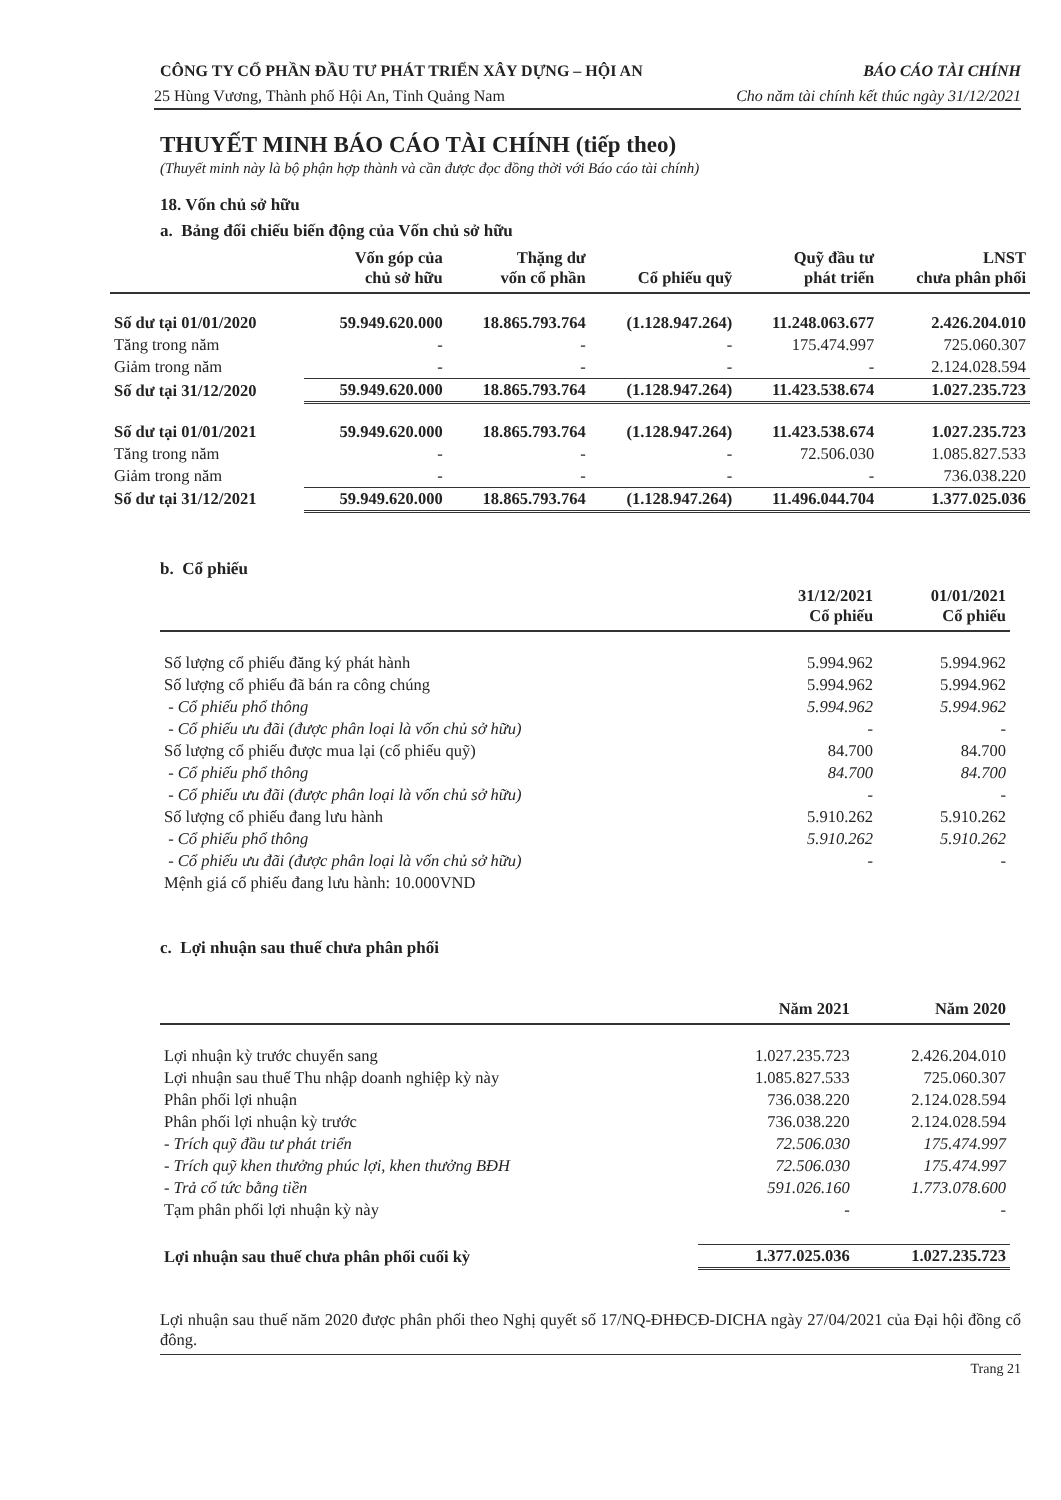CÔNG TY CỔ PHẦN ĐẦU TƯ PHÁT TRIỂN XÂY DỰNG – HỘI AN BÁO CÁO TÀI CHÍNH
25 Hùng Vương, Thành phố Hội An, Tỉnh Quảng Nam Cho năm tài chính kết thúc ngày 31/12/2021
THUYẾT MINH BÁO CÁO TÀI CHÍNH (tiếp theo)
(Thuyết minh này là bộ phận hợp thành và cần được đọc đồng thời với Báo cáo tài chính)
18. Vốn chủ sở hữu
a. Bảng đối chiếu biến động của Vốn chủ sở hữu
| | Vốn góp của chủ sở hữu | Thặng dư vốn cổ phần | Cổ phiếu quỹ | Quỹ đầu tư phát triển | LNST chưa phân phối |
| --- | --- | --- | --- | --- | --- |
| Số dư tại 01/01/2020 | 59.949.620.000 | 18.865.793.764 | (1.128.947.264) | 11.248.063.677 | 2.426.204.010 |
| Tăng trong năm | - | - | - | 175.474.997 | 725.060.307 |
| Giảm trong năm | - | - | - | - | 2.124.028.594 |
| Số dư tại 31/12/2020 | 59.949.620.000 | 18.865.793.764 | (1.128.947.264) | 11.423.538.674 | 1.027.235.723 |
| Số dư tại 01/01/2021 | 59.949.620.000 | 18.865.793.764 | (1.128.947.264) | 11.423.538.674 | 1.027.235.723 |
| Tăng trong năm | - | - | - | 72.506.030 | 1.085.827.533 |
| Giảm trong năm | - | - | - | - | 736.038.220 |
| Số dư tại 31/12/2021 | 59.949.620.000 | 18.865.793.764 | (1.128.947.264) | 11.496.044.704 | 1.377.025.036 |
b. Cổ phiếu
| | 31/12/2021 Cổ phiếu | 01/01/2021 Cổ phiếu |
| --- | --- | --- |
| Số lượng cổ phiếu đăng ký phát hành | 5.994.962 | 5.994.962 |
| Số lượng cổ phiếu đã bán ra công chúng | 5.994.962 | 5.994.962 |
| - Cổ phiếu phổ thông | 5.994.962 | 5.994.962 |
| - Cổ phiếu ưu đãi (được phân loại là vốn chủ sở hữu) | - | - |
| Số lượng cổ phiếu được mua lại (cổ phiếu quỹ) | 84.700 | 84.700 |
| - Cổ phiếu phổ thông | 84.700 | 84.700 |
| - Cổ phiếu ưu đãi (được phân loại là vốn chủ sở hữu) | - | - |
| Số lượng cổ phiếu đang lưu hành | 5.910.262 | 5.910.262 |
| - Cổ phiếu phổ thông | 5.910.262 | 5.910.262 |
| - Cổ phiếu ưu đãi (được phân loại là vốn chủ sở hữu) | - | - |
| Mệnh giá cổ phiếu đang lưu hành: 10.000VND | | |
c. Lợi nhuận sau thuế chưa phân phối
| | Năm 2021 | Năm 2020 |
| --- | --- | --- |
| Lợi nhuận kỳ trước chuyển sang | 1.027.235.723 | 2.426.204.010 |
| Lợi nhuận sau thuế Thu nhập doanh nghiệp kỳ này | 1.085.827.533 | 725.060.307 |
| Phân phối lợi nhuận | 736.038.220 | 2.124.028.594 |
| Phân phối lợi nhuận kỳ trước | 736.038.220 | 2.124.028.594 |
| - Trích quỹ đầu tư phát triển | 72.506.030 | 175.474.997 |
| - Trích quỹ khen thưởng phúc lợi, khen thưởng BĐH | 72.506.030 | 175.474.997 |
| - Trả cổ tức bằng tiền | 591.026.160 | 1.773.078.600 |
| Tạm phân phối lợi nhuận kỳ này | - | - |
| Lợi nhuận sau thuế chưa phân phối cuối kỳ | 1.377.025.036 | 1.027.235.723 |
Lợi nhuận sau thuế năm 2020 được phân phối theo Nghị quyết số 17/NQ-ĐHĐCĐ-DICHA ngày 27/04/2021 của Đại hội đồng cổ đông.
Trang 21